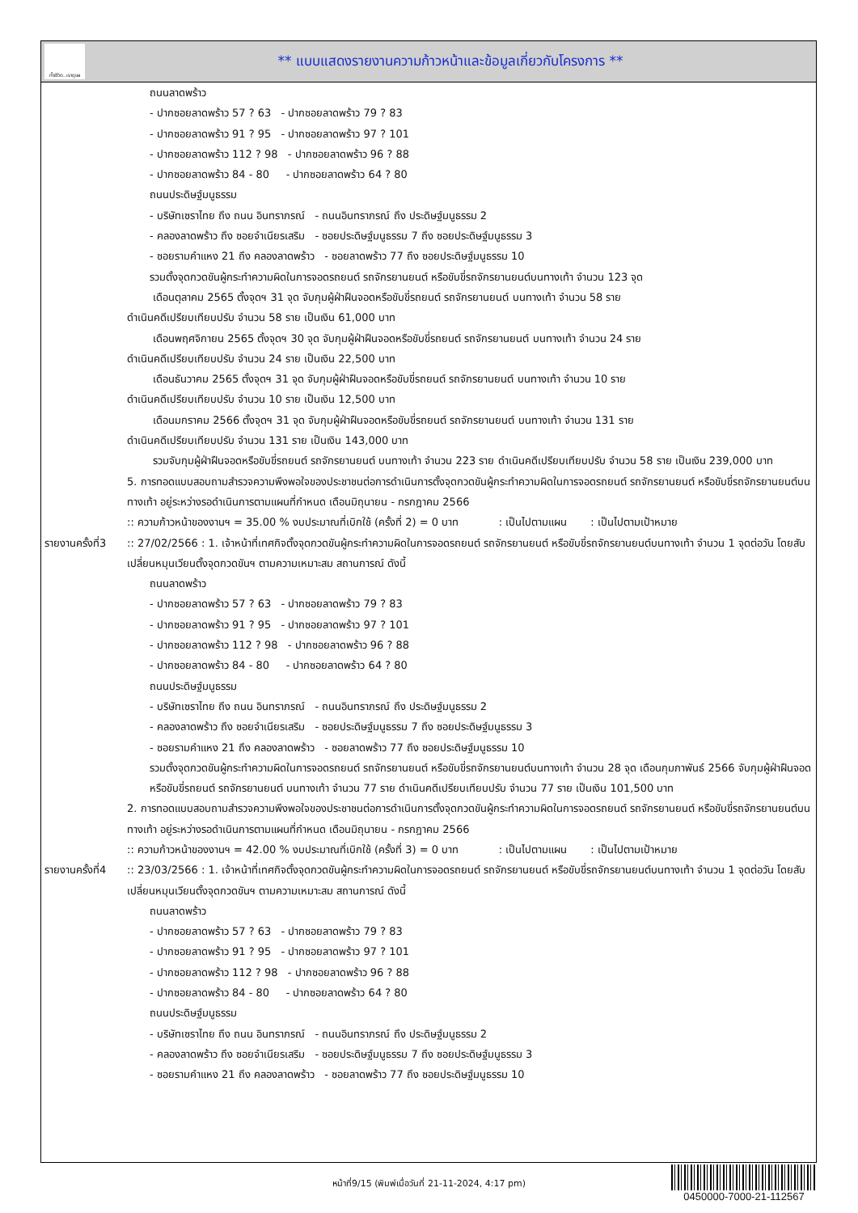ทั้งชีวิต..เราดูแล
** แบบแสดงรายงานความก้าวหน้าและข้อมูลเกี่ยวกับโครงการ **
ถนนลาดพร้าว
- ปากซอยลาดพร้าว 57 ? 63 - ปากซอยลาดพร้าว 79 ? 83
- ปากซอยลาดพร้าว 91 ? 95 - ปากซอยลาดพร้าว 97 ? 101
- ปากซอยลาดพร้าว 112 ? 98 - ปากซอยลาดพร้าว 96 ? 88
- ปากซอยลาดพร้าว 84 - 80 - ปากซอยลาดพร้าว 64 ? 80
ถนนประดิษฐ์มนูธรรม
- บริษัทเซราไทย ถึง ถนน อินทราภรณ์ - ถนนอินทราภรณ์ ถึง ประดิษฐ์มนูธรรม 2
- คลองลาดพร้าว ถึง ซอยจำเนียรเสริม - ซอยประดิษฐ์มนูธรรม 7 ถึง ซอยประดิษฐ์มนูธรรม 3
- ซอยรามคำแหง 21 ถึง คลองลาดพร้าว - ซอยลาดพร้าว 77 ถึง ซอยประดิษฐ์มนูธรรม 10
รวมตั้งจุดกวดขันผู้กระทำความผิดในการจอดรถยนต์ รถจักรยานยนต์ หรือขับขี่รถจักรยานยนต์บนทางเท้า จำนวน 123 จุด
เดือนตุลาคม 2565 ตั้งจุดฯ 31 จุด จับกุมผู้ฝ่าฝืนจอดหรือขับขี่รถยนต์ รถจักรยานยนต์ บนทางเท้า จำนวน 58 ราย
ดำเนินคดีเปรียบเทียบปรับ จำนวน 58 ราย เป็นเงิน 61,000 บาท
เดือนพฤศจิกายน 2565 ตั้งจุดฯ 30 จุด จับกุมผู้ฝ่าฝืนจอดหรือขับขี่รถยนต์ รถจักรยานยนต์ บนทางเท้า จำนวน 24 ราย
ดำเนินคดีเปรียบเทียบปรับ จำนวน 24 ราย เป็นเงิน 22,500 บาท
เดือนธันวาคม 2565 ตั้งจุดฯ 31 จุด จับกุมผู้ฝ่าฝืนจอดหรือขับขี่รถยนต์ รถจักรยานยนต์ บนทางเท้า จำนวน 10 ราย
ดำเนินคดีเปรียบเทียบปรับ จำนวน 10 ราย เป็นเงิน 12,500 บาท
เดือนมกราคม 2566 ตั้งจุดฯ 31 จุด จับกุมผู้ฝ่าฝืนจอดหรือขับขี่รถยนต์ รถจักรยานยนต์ บนทางเท้า จำนวน 131 ราย
ดำเนินคดีเปรียบเทียบปรับ จำนวน 131 ราย เป็นเงิน 143,000 บาท
รวมจับกุมผู้ฝ่าฝืนจอดหรือขับขี่รถยนต์ รถจักรยานยนต์ บนทางเท้า จำนวน 223 ราย ดำเนินคดีเปรียบเทียบปรับ จำนวน 58 ราย เป็นเงิน 239,000 บาท
5. การทอดแบบสอบถามสำรวจความพึงพอใจของประชาชนต่อการดำเนินการตั้งจุดกวดขันผู้กระทำความผิดในการจอดรถยนต์ รถจักรยานยนต์ หรือขับขี่รถจักรยานยนต์บนทางเท้า อยู่ระหว่างรอดำเนินการตามแผนที่กำหนด เดือนมิถุนายน - กรกฎาคม 2566
:: ความก้าวหน้าของงานฯ = 35.00 % งบประมาณที่เบิกใช้ (ครั้งที่ 2) = 0 บาท : เป็นไปตามแผน : เป็นไปตามเป้าหมาย
รายงานครั้งที่3
:: 27/02/2566 : 1. เจ้าหน้าที่เทศกิจตั้งจุดกวดขันผู้กระทำความผิดในการจอดรถยนต์ รถจักรยานยนต์ หรือขับขี่รถจักรยานยนต์บนทางเท้า จำนวน 1 จุดต่อวัน โดยสับเปลี่ยนหมุนเวียนตั้งจุดกวดขันฯ ตามความเหมาะสม สถานการณ์ ดังนี้
ถนนลาดพร้าว
- ปากซอยลาดพร้าว 57 ? 63 - ปากซอยลาดพร้าว 79 ? 83
- ปากซอยลาดพร้าว 91 ? 95 - ปากซอยลาดพร้าว 97 ? 101
- ปากซอยลาดพร้าว 112 ? 98 - ปากซอยลาดพร้าว 96 ? 88
- ปากซอยลาดพร้าว 84 - 80 - ปากซอยลาดพร้าว 64 ? 80
ถนนประดิษฐ์มนูธรรม
- บริษัทเซราไทย ถึง ถนน อินทราภรณ์ - ถนนอินทราภรณ์ ถึง ประดิษฐ์มนูธรรม 2
- คลองลาดพร้าว ถึง ซอยจำเนียรเสริม - ซอยประดิษฐ์มนูธรรม 7 ถึง ซอยประดิษฐ์มนูธรรม 3
- ซอยรามคำแหง 21 ถึง คลองลาดพร้าว - ซอยลาดพร้าว 77 ถึง ซอยประดิษฐ์มนูธรรม 10
รวมตั้งจุดกวดขันผู้กระทำความผิดในการจอดรถยนต์ รถจักรยานยนต์ หรือขับขี่รถจักรยานยนต์บนทางเท้า จำนวน 28 จุด เดือนกุมภาพันธ์ 2566 จับกุมผู้ฝ่าฝืนจอดหรือขับขี่รถยนต์ รถจักรยานยนต์ บนทางเท้า จำนวน 77 ราย ดำเนินคดีเปรียบเทียบปรับ จำนวน 77 ราย เป็นเงิน 101,500 บาท
2. การทอดแบบสอบถามสำรวจความพึงพอใจของประชาชนต่อการดำเนินการตั้งจุดกวดขันผู้กระทำความผิดในการจอดรถยนต์ รถจักรยานยนต์ หรือขับขี่รถจักรยานยนต์บนทางเท้า อยู่ระหว่างรอดำเนินการตามแผนที่กำหนด เดือนมิถุนายน - กรกฎาคม 2566
:: ความก้าวหน้าของงานฯ = 42.00 % งบประมาณที่เบิกใช้ (ครั้งที่ 3) = 0 บาท : เป็นไปตามแผน : เป็นไปตามเป้าหมาย
รายงานครั้งที่4
:: 23/03/2566 : 1. เจ้าหน้าที่เทศกิจตั้งจุดกวดขันผู้กระทำความผิดในการจอดรถยนต์ รถจักรยานยนต์ หรือขับขี่รถจักรยานยนต์บนทางเท้า จำนวน 1 จุดต่อวัน โดยสับเปลี่ยนหมุนเวียนตั้งจุดกวดขันฯ ตามความเหมาะสม สถานการณ์ ดังนี้
ถนนลาดพร้าว
- ปากซอยลาดพร้าว 57 ? 63 - ปากซอยลาดพร้าว 79 ? 83
- ปากซอยลาดพร้าว 91 ? 95 - ปากซอยลาดพร้าว 97 ? 101
- ปากซอยลาดพร้าว 112 ? 98 - ปากซอยลาดพร้าว 96 ? 88
- ปากซอยลาดพร้าว 84 - 80 - ปากซอยลาดพร้าว 64 ? 80
ถนนประดิษฐ์มนูธรรม
- บริษัทเซราไทย ถึง ถนน อินทราภรณ์ - ถนนอินทราภรณ์ ถึง ประดิษฐ์มนูธรรม 2
- คลองลาดพร้าว ถึง ซอยจำเนียรเสริม - ซอยประดิษฐ์มนูธรรม 7 ถึง ซอยประดิษฐ์มนูธรรม 3
- ซอยรามคำแหง 21 ถึง คลองลาดพร้าว - ซอยลาดพร้าว 77 ถึง ซอยประดิษฐ์มนูธรรม 10
หน้าที่9/15 (พิมพ์เมื่อวันที่ 21-11-2024, 4:17 pm)
0450000-7000-21-112567